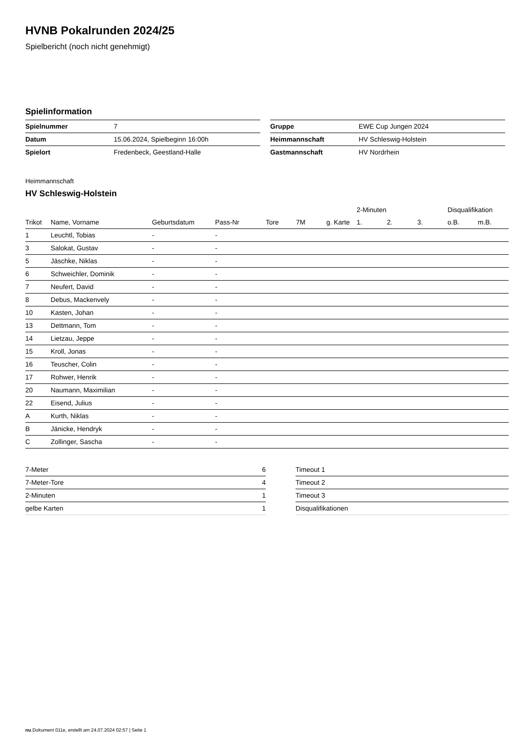HVNB Pokalrunden 2024/25
Spielbericht (noch nicht genehmigt)
Spielinformation
| Spielnummer | 7 |
| Datum | 15.06.2024, Spielbeginn 16:00h |
| Spielort | Fredenbeck, Geestland-Halle |
| Gruppe | EWE Cup Jungen 2024 |
| Heimmannschaft | HV Schleswig-Holstein |
| Gastmannschaft | HV Nordrhein |
Heimmannschaft
HV Schleswig-Holstein
| | | | | | | | 2-Minuten | | | Disqualifikation | |
| --- | --- | --- | --- | --- | --- | --- | --- | --- | --- | --- | --- |
| Trikot | Name, Vorname | Geburtsdatum | Pass-Nr | Tore | 7M | g. Karte | 1. | 2. | 3. | o.B. | m.B. |
| 1 | Leuchtl, Tobias | - | - | | | | | | | | |
| 3 | Salokat, Gustav | - | - | | | | | | | | |
| 5 | Jäschke, Niklas | - | - | | | | | | | | |
| 6 | Schweichler, Dominik | - | - | | | | | | | | |
| 7 | Neufert, David | - | - | | | | | | | | |
| 8 | Debus, Mackenvely | - | - | | | | | | | | |
| 10 | Kasten, Johan | - | - | | | | | | | | |
| 13 | Dettmann, Tom | - | - | | | | | | | | |
| 14 | Lietzau, Jeppe | - | - | | | | | | | | |
| 15 | Kroll, Jonas | - | - | | | | | | | | |
| 16 | Teuscher, Colin | - | - | | | | | | | | |
| 17 | Rohwer, Henrik | - | - | | | | | | | | |
| 20 | Naumann, Maximilian | - | - | | | | | | | | |
| 22 | Eisend, Julius | - | - | | | | | | | | |
| A | Kurth, Niklas | - | - | | | | | | | | |
| B | Jänicke, Hendryk | - | - | | | | | | | | |
| C | Zollinger, Sascha | - | - | | | | | | | | |
| 7-Meter | 6 |
| 7-Meter-Tore | 4 |
| 2-Minuten | 1 |
| gelbe Karten | 1 |
| Timeout 1 |
| Timeout 2 |
| Timeout 3 |
| Disqualifikationen |
nu.Dokument 011e, erstellt am 24.07.2024 02:57 | Seite 1